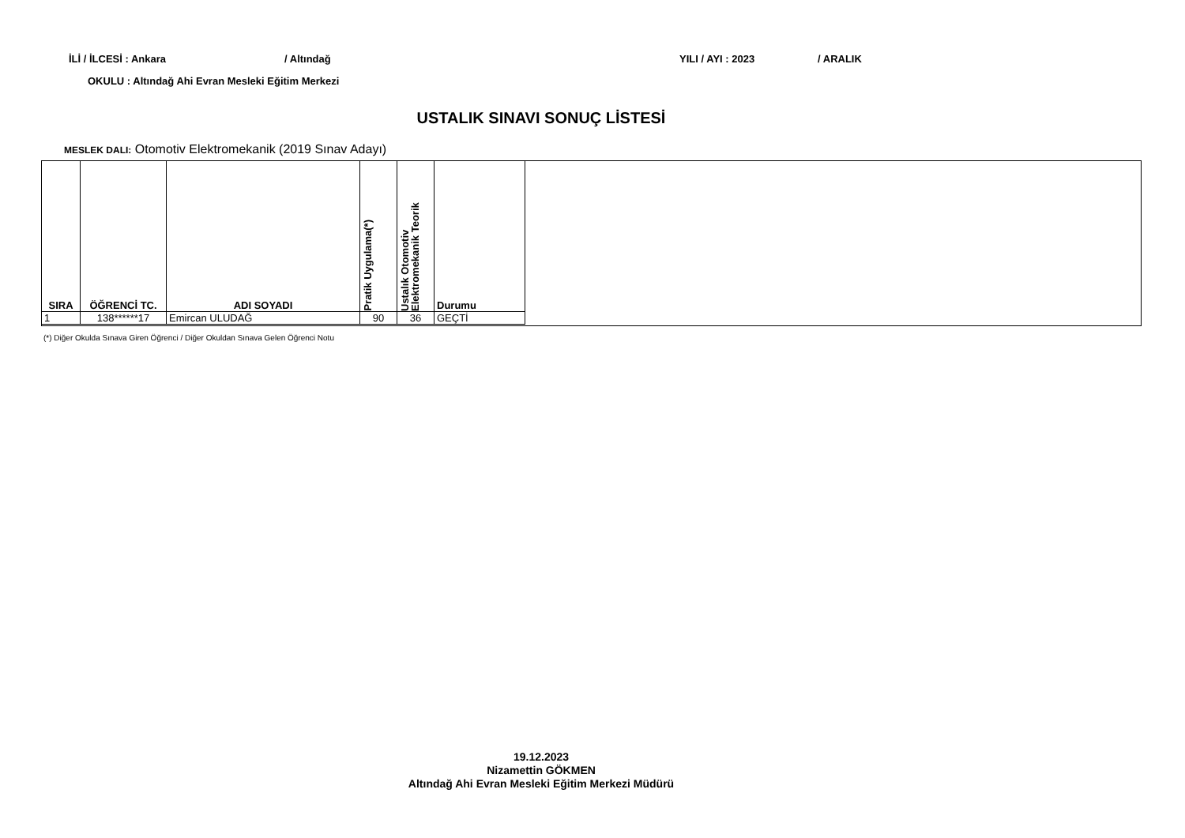İLİ / İLCESİ : Ankara / Altındağ YILI / AYI : 2023 / ARALIK
OKULU : Altındağ Ahi Evran Mesleki Eğitim Merkezi
USTALIK SINAVI SONUÇ LİSTESİ
MESLEK DALI: Otomotiv Elektromekanik (2019 Sınav Adayı)
| SIRA | ÖĞRENCİ TC. | ADI SOYADI | Pratik Uygulama(*) | Ustalık Otomotiv Elektromekanik Teorik | Durumu |
| --- | --- | --- | --- | --- | --- |
| 1 | 138******17 | Emircan ULUDAĞ | 90 | 36 | GEÇTİ |
(*) Diğer Okulda Sınava Giren Öğrenci / Diğer Okuldan Sınava Gelen Öğrenci Notu
19.12.2023
Nizamettin GÖKMEN
Altındağ Ahi Evran Mesleki Eğitim Merkezi Müdürü